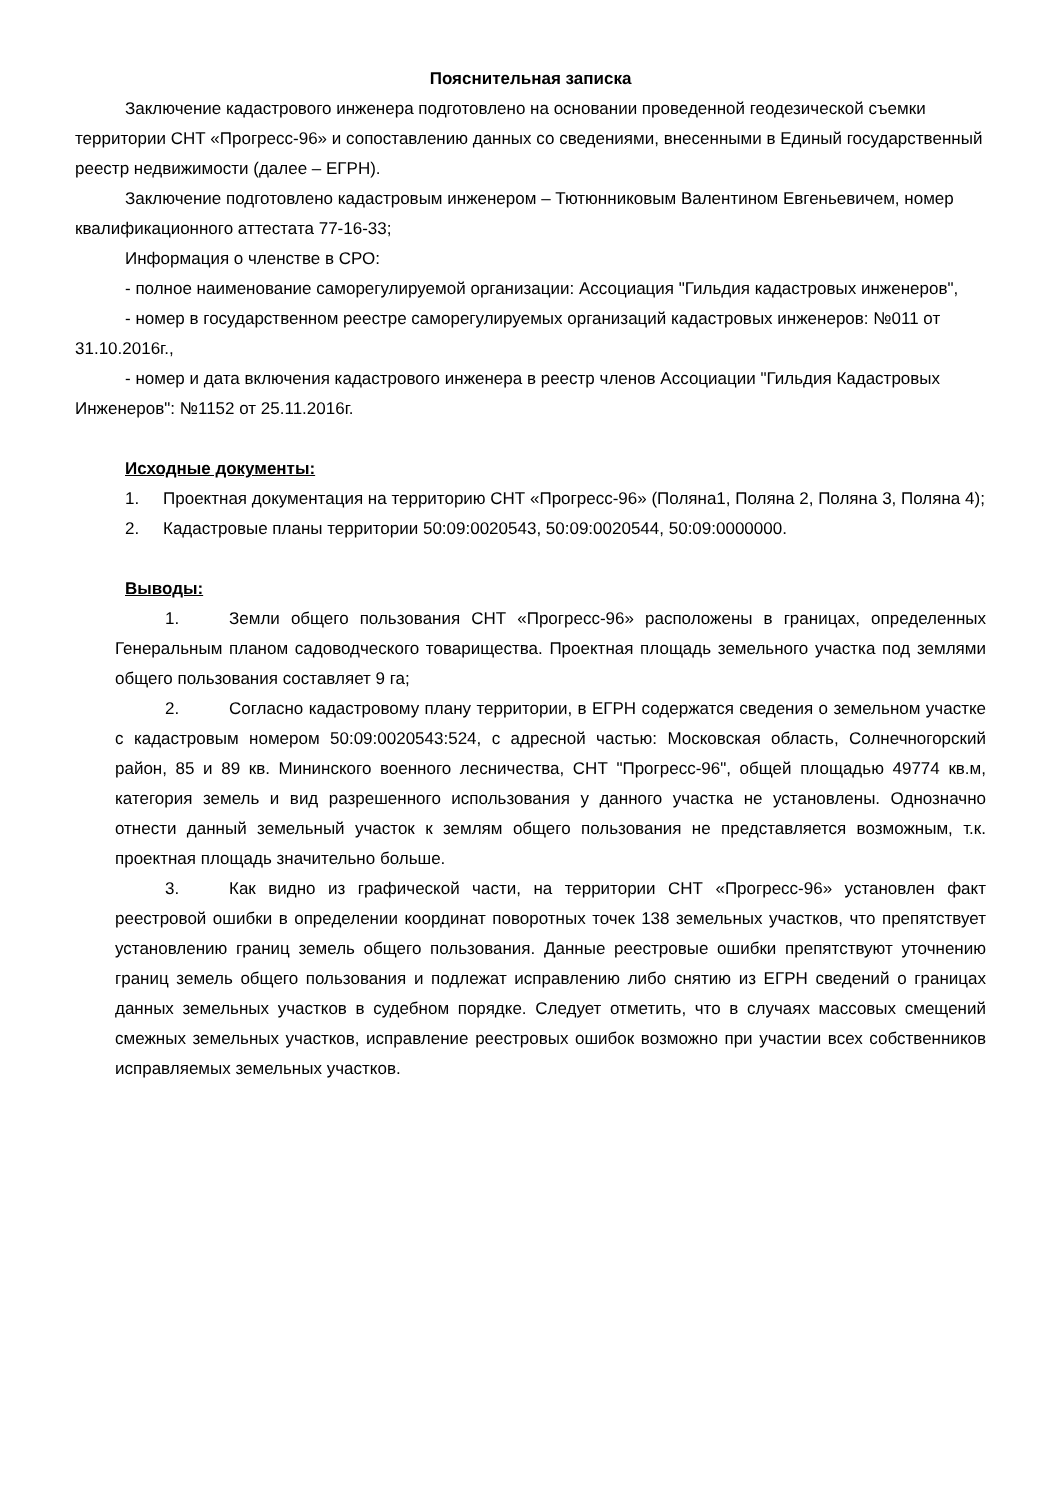Пояснительная записка
Заключение кадастрового инженера подготовлено на основании проведенной геодезической съемки территории СНТ «Прогресс-96» и сопоставлению данных со сведениями, внесенными в Единый государственный реестр недвижимости (далее – ЕГРН).
Заключение подготовлено кадастровым инженером – Тютюнниковым Валентином Евгеньевичем, номер квалификационного аттестата 77-16-33;
Информация о членстве в СРО:
- полное наименование саморегулируемой организации: Ассоциация "Гильдия кадастровых инженеров",
- номер в государственном реестре саморегулируемых организаций кадастровых инженеров: №011 от 31.10.2016г.,
- номер и дата включения кадастрового инженера в реестр членов Ассоциации "Гильдия Кадастровых Инженеров": №1152 от 25.11.2016г.
Исходные документы:
1. Проектная документация на территорию СНТ «Прогресс-96» (Поляна1, Поляна 2, Поляна 3, Поляна 4);
2. Кадастровые планы территории 50:09:0020543, 50:09:0020544, 50:09:0000000.
Выводы:
1. Земли общего пользования СНТ «Прогресс-96» расположены в границах, определенных Генеральным планом садоводческого товарищества. Проектная площадь земельного участка под землями общего пользования составляет 9 га;
2. Согласно кадастровому плану территории, в ЕГРН содержатся сведения о земельном участке с кадастровым номером 50:09:0020543:524, с адресной частью: Московская область, Солнечногорский район, 85 и 89 кв. Мининского военного лесничества, СНТ "Прогресс-96", общей площадью 49774 кв.м, категория земель и вид разрешенного использования у данного участка не установлены. Однозначно отнести данный земельный участок к землям общего пользования не представляется возможным, т.к. проектная площадь значительно больше.
3. Как видно из графической части, на территории СНТ «Прогресс-96» установлен факт реестровой ошибки в определении координат поворотных точек 138 земельных участков, что препятствует установлению границ земель общего пользования. Данные реестровые ошибки препятствуют уточнению границ земель общего пользования и подлежат исправлению либо снятию из ЕГРН сведений о границах данных земельных участков в судебном порядке. Следует отметить, что в случаях массовых смещений смежных земельных участков, исправление реестровых ошибок возможно при участии всех собственников исправляемых земельных участков.